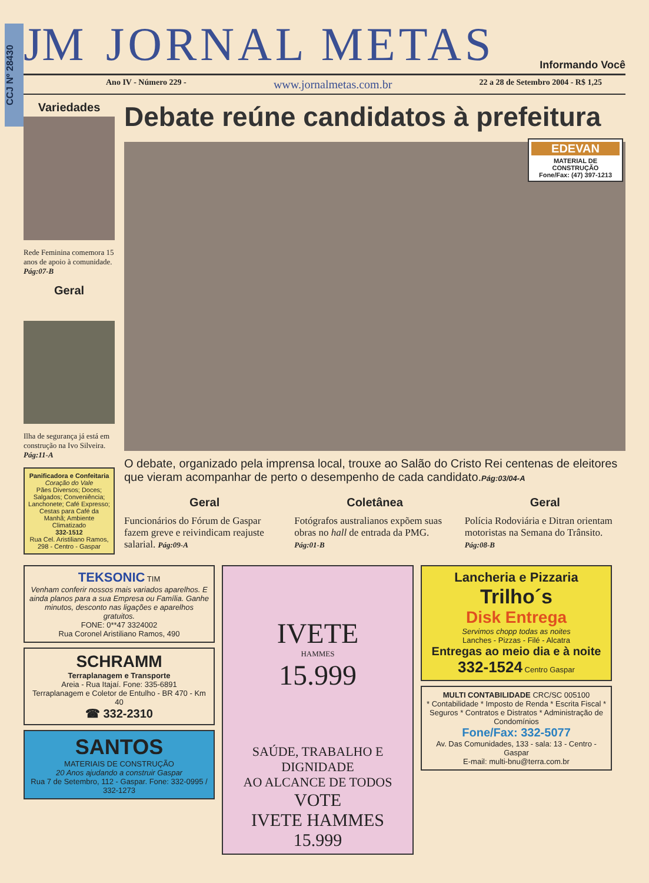CCJ Nº 28430
JM
JORNAL METAS
Informando Você
Ano IV - Número 229 - www.jornalmetas.com.br 22 a 28 de Setembro 2004 - R$ 1,25
Variedades
Rede Feminina comemora 15 anos de apoio à comunidade.
Pág:07-B
Geral
Ilha de segurança já está em construção na Ivo Silveira.
Pág:11-A
Panificadora e Confeitaria
Coração do Vale
Pães Diversos; Doces; Salgados; Conveniência; Lanchonete; Café Expresso; Cestas para Café da Manhã; Ambiente Climatizado
332-1512
Rua Cel. Aristiliano Ramos, 298 - Centro - Gaspar
Debate reúne candidatos à prefeitura
EDEVAN
MATERIAL DE CONSTRUÇÃO
Fone/Fax: (47) 397-1213
O debate, organizado pela imprensa local, trouxe ao Salão do Cristo Rei centenas de eleitores que vieram acompanhar de perto o desempenho de cada candidato.Pág:03/04-A
Geral
Funcionários do Fórum de Gaspar fazem greve e reivindicam reajuste salarial. Pág:09-A
Coletânea
Fotógrafos australianos expõem suas obras no hall de entrada da PMG. Pág:01-B
Geral
Polícia Rodoviária e Ditran orientam motoristas na Semana do Trânsito. Pág:08-B
TEKSONIC TIM
Venham conferir nossos mais variados aparelhos. E ainda planos para a sua Empresa ou Família. Ganhe minutos, desconto nas ligações e aparelhos gratuitos.
FONE: 0**47 3324002
Rua Coronel Aristiliano Ramos, 490
SCHRAMM
Terraplanagem e Transporte
Areia - Rua Itajaí. Fone: 335-6891
Terraplanagem e Coletor de Entulho - BR 470 - Km 40
☎ 332-2310
SANTOS
MATERIAIS DE CONSTRUÇÃO
20 Anos ajudando a construir Gaspar
Rua 7 de Setembro, 112 - Gaspar. Fone: 332-0995 / 332-1273
IVETE
HAMMES
15.999
SAÚDE, TRABALHO E DIGNIDADE
AO ALCANCE DE TODOS
VOTE
IVETE HAMMES
15.999
Lancheria e Pizzaria
Trilho´s
Disk Entrega
Servimos chopp todas as noites
Lanches - Pizzas - Filé - Alcatra
Entregas ao meio dia e à noite
332-1524 Centro Gaspar
MULTI CONTABILIDADE CRC/SC 005100
* Contabilidade * Imposto de Renda * Escrita Fiscal * Seguros * Contratos e Distratos * Administração de Condomínios
Fone/Fax: 332-5077
Av. Das Comunidades, 133 - sala: 13 - Centro - Gaspar
E-mail: multi-bnu@terra.com.br